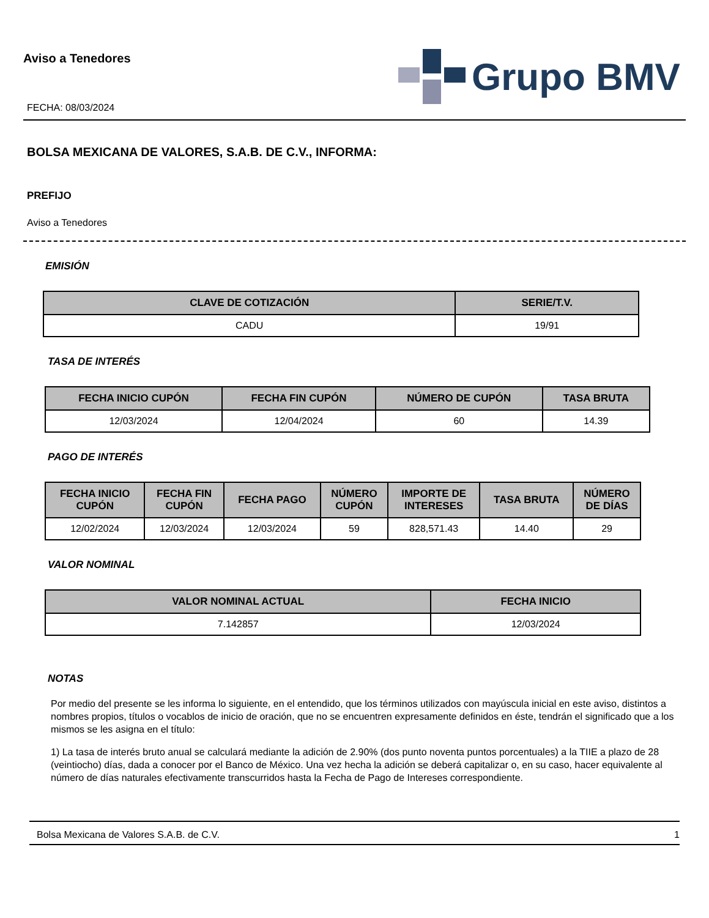Aviso a Tenedores
FECHA: 08/03/2024
Grupo BMV
BOLSA MEXICANA DE VALORES, S.A.B. DE C.V., INFORMA:
PREFIJO
Aviso a Tenedores
EMISIÓN
| CLAVE DE COTIZACIÓN | SERIE/T.V. |
| --- | --- |
| CADU | 19/91 |
TASA DE INTERÉS
| FECHA INICIO CUPÓN | FECHA FIN CUPÓN | NÚMERO DE CUPÓN | TASA BRUTA |
| --- | --- | --- | --- |
| 12/03/2024 | 12/04/2024 | 60 | 14.39 |
PAGO DE INTERÉS
| FECHA INICIO CUPÓN | FECHA FIN CUPÓN | FECHA PAGO | NÚMERO CUPÓN | IMPORTE DE INTERESES | TASA BRUTA | NÚMERO DE DÍAS |
| --- | --- | --- | --- | --- | --- | --- |
| 12/02/2024 | 12/03/2024 | 12/03/2024 | 59 | 828,571.43 | 14.40 | 29 |
VALOR NOMINAL
| VALOR NOMINAL ACTUAL | FECHA INICIO |
| --- | --- |
| 7.142857 | 12/03/2024 |
NOTAS
Por medio del presente se les informa lo siguiente, en el entendido, que los términos utilizados con mayúscula inicial en este aviso, distintos a nombres propios, títulos o vocablos de inicio de oración, que no se encuentren expresamente definidos en éste, tendrán el significado que a los mismos se les asigna en el título:
1) La tasa de interés bruto anual se calculará mediante la adición de 2.90% (dos punto noventa puntos porcentuales) a la TIIE a plazo de 28 (veintiocho) días, dada a conocer por el Banco de México. Una vez hecha la adición se deberá capitalizar o, en su caso, hacer equivalente al número de días naturales efectivamente transcurridos hasta la Fecha de Pago de Intereses correspondiente.
Bolsa Mexicana de Valores S.A.B. de C.V. 1